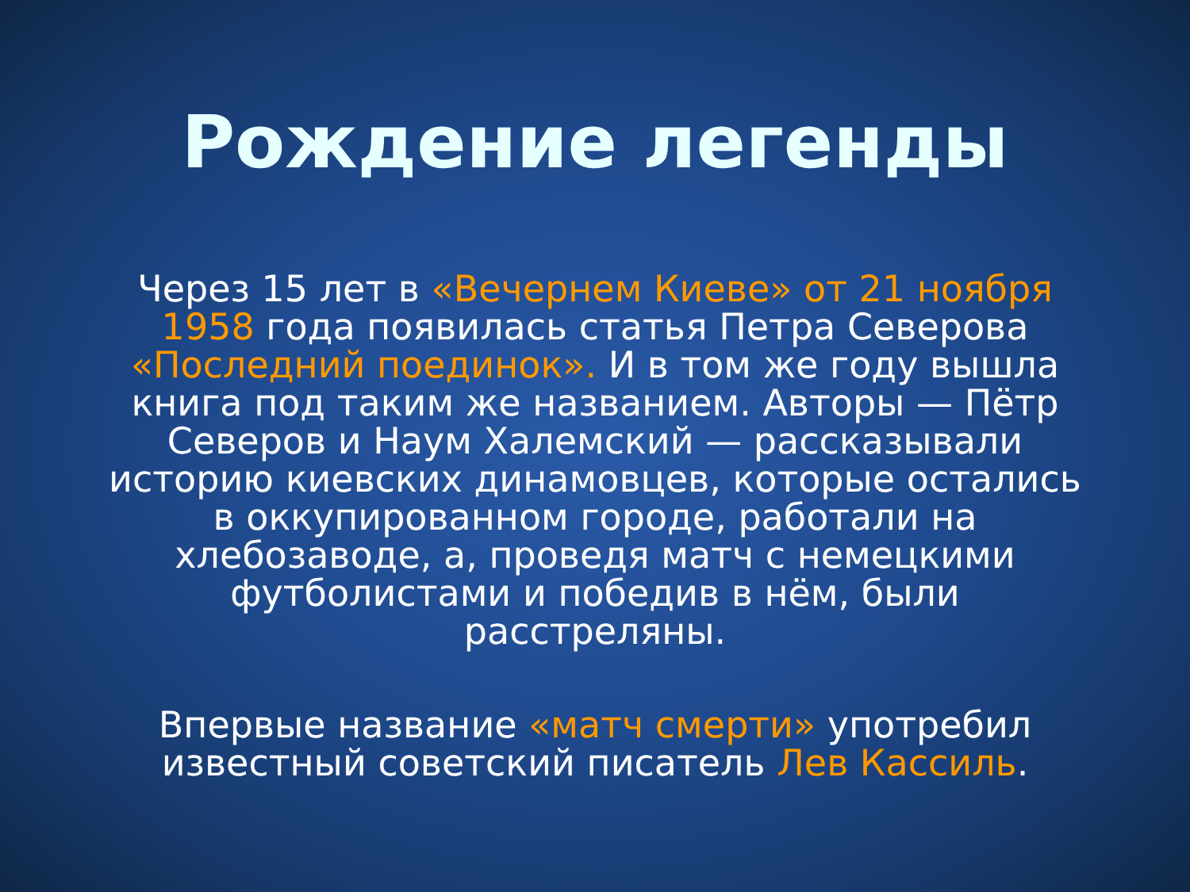Рождение легенды
Через 15 лет в «Вечернем Киеве» от 21 ноября 1958 года появилась статья Петра Северова «Последний поединок». И в том же году вышла книга под таким же названием. Авторы — Пётр Северов и Наум Халемский — рассказывали историю киевских динамовцев, которые остались в оккупированном городе, работали на хлебозаводе, а, проведя матч с немецкими футболистами и победив в нём, были расстреляны.
Впервые название «матч смерти» употребил известный советский писатель Лев Кассиль.